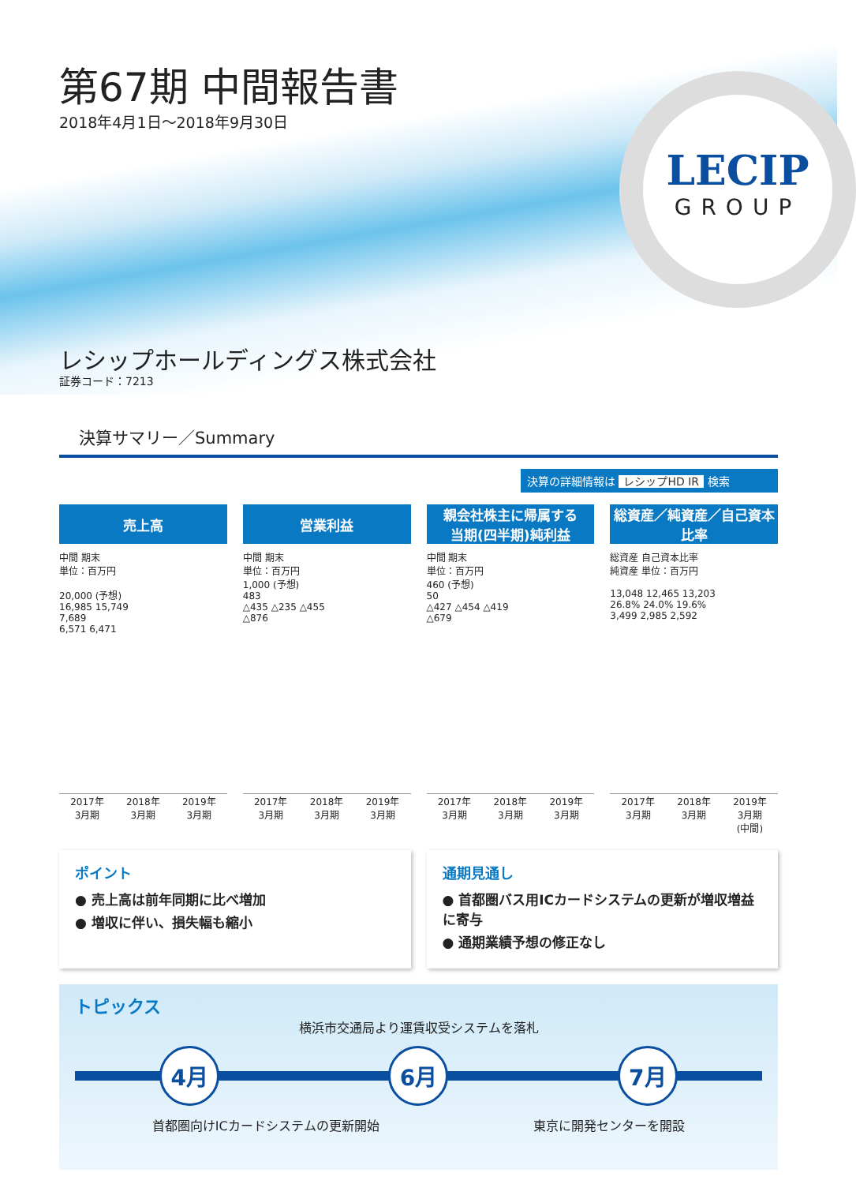第67期 中間報告書
2018年4月1日～2018年9月30日
LECIP
GROUP
レシップホールディングス株式会社
証券コード：7213
決算サマリー／Summary
決算の詳細情報は レシップHD IR 検索
売上高
中間 期末
単位：百万円
20,000 (予想)
16,985 15,749
7,689
6,571 6,471
2017年
3月期 2018年
3月期 2019年
3月期
営業利益
中間 期末
単位：百万円
1,000 (予想)
483
△435 △235 △455
△876
2017年
3月期 2018年
3月期 2019年
3月期
親会社株主に帰属する
当期(四半期)純利益
中間 期末
単位：百万円
460 (予想)
50
△427 △454 △419
△679
2017年
3月期 2018年
3月期 2019年
3月期
総資産／純資産／自己資本比率
総資産 自己資本比率
純資産 単位：百万円
13,048 12,465 13,203
26.8% 24.0% 19.6%
3,499 2,985 2,592
2017年
3月期 2018年
3月期 2019年
3月期
(中間)
ポイント
● 売上高は前年同期に比べ増加
● 増収に伴い、損失幅も縮小
通期見通し
● 首都圏バス用ICカードシステムの更新が増収増益に寄与
● 通期業績予想の修正なし
トピックス
横浜市交通局より運賃収受システムを落札
4月 6月 7月
首都圏向けICカードシステムの更新開始 東京に開発センターを開設